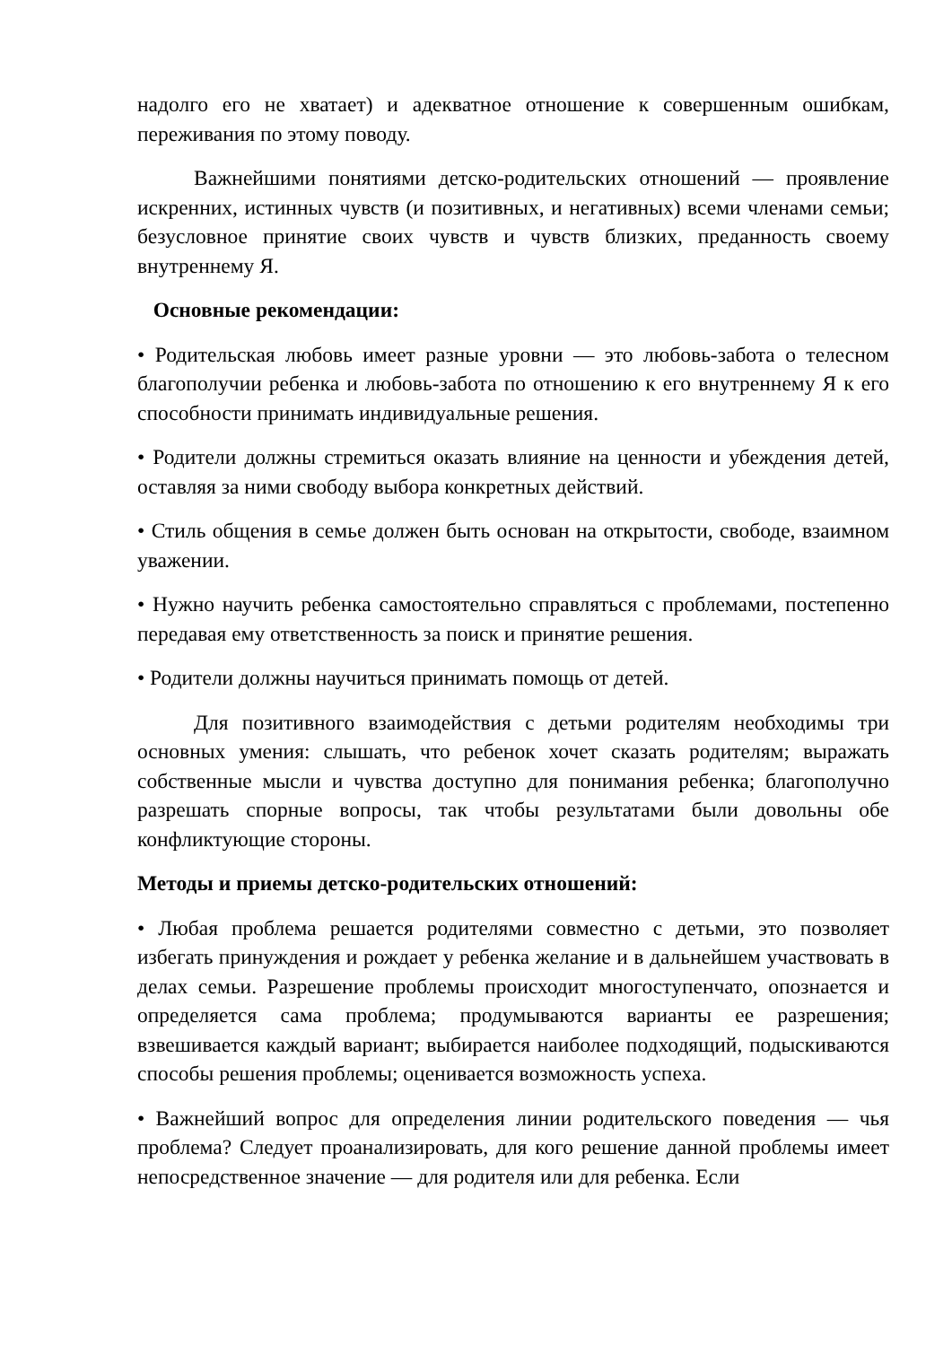надолго его не хватает) и адекватное отношение к совершенным ошибкам, переживания по этому поводу.
Важнейшими понятиями детско-родительских отношений — проявление искренних, истинных чувств (и позитивных, и негативных) всеми членами семьи; безусловное принятие своих чувств и чувств близких, преданность своему внутреннему Я.
Основные рекомендации:
• Родительская любовь имеет разные уровни — это любовь-забота о телесном благополучии ребенка и любовь-забота по отношению к его внутреннему Я к его способности принимать индивидуальные решения.
• Родители должны стремиться оказать влияние на ценности и убеждения детей, оставляя за ними свободу выбора конкретных действий.
• Стиль общения в семье должен быть основан на открытости, свободе, взаимном уважении.
• Нужно научить ребенка самостоятельно справляться с проблемами, постепенно передавая ему ответственность за поиск и принятие решения.
• Родители должны научиться принимать помощь от детей.
Для позитивного взаимодействия с детьми родителям необходимы три основных умения: слышать, что ребенок хочет сказать родителям; выражать собственные мысли и чувства доступно для понимания ребенка; благополучно разрешать спорные вопросы, так чтобы результатами были довольны обе конфликтующие стороны.
Методы и приемы детско-родительских отношений:
• Любая проблема решается родителями совместно с детьми, это позволяет избегать принуждения и рождает у ребенка желание и в дальнейшем участвовать в делах семьи. Разрешение проблемы происходит многоступенчато, опознается и определяется сама проблема; продумываются варианты ее разрешения; взвешивается каждый вариант; выбирается наиболее подходящий, подыскиваются способы решения проблемы; оценивается возможность успеха.
• Важнейший вопрос для определения линии родительского поведения — чья проблема? Следует проанализировать, для кого решение данной проблемы имеет непосредственное значение — для родителя или для ребенка. Если